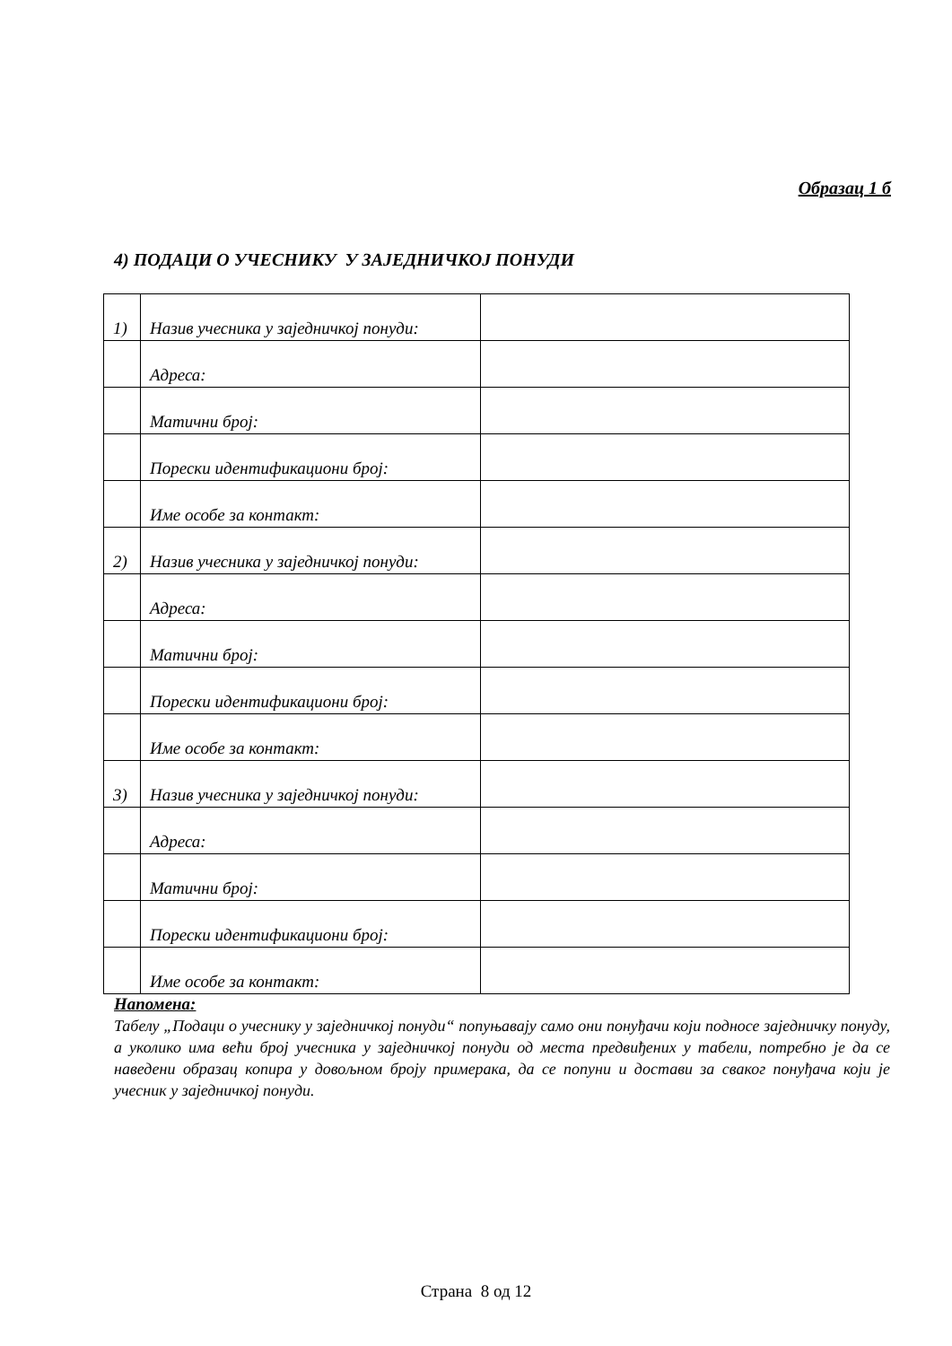Образац 1 б
4) ПОДАЦИ О УЧЕСНИКУ У ЗАЈЕДНИЧКОЈ ПОНУДИ
| 1) | Назив учесника у заједничкој понуди: | |
| | Адреса: | |
| | Матични број: | |
| | Порески идентификациони број: | |
| | Име особе за контакт: | |
| 2) | Назив учесника у заједничкој понуди: | |
| | Адреса: | |
| | Матични број: | |
| | Порески идентификациони број: | |
| | Име особе за контакт: | |
| 3) | Назив учесника у заједничкој понуди: | |
| | Адреса: | |
| | Матични број: | |
| | Порески идентификациони број: | |
| | Име особе за контакт: | |
Напомена:
Табелу „Подаци о учеснику у заједничкој понуди“ попуњавају само они понуђачи који подносе заједничку понуду, а уколико има већи број учесника у заједничкој понуди од места предвиђених у табели, потребно је да се наведени образац копира у довољном броју примерака, да се попуни и достави за сваког понуђача који је учесник у заједничкој понуди.
Страна 8 од 12